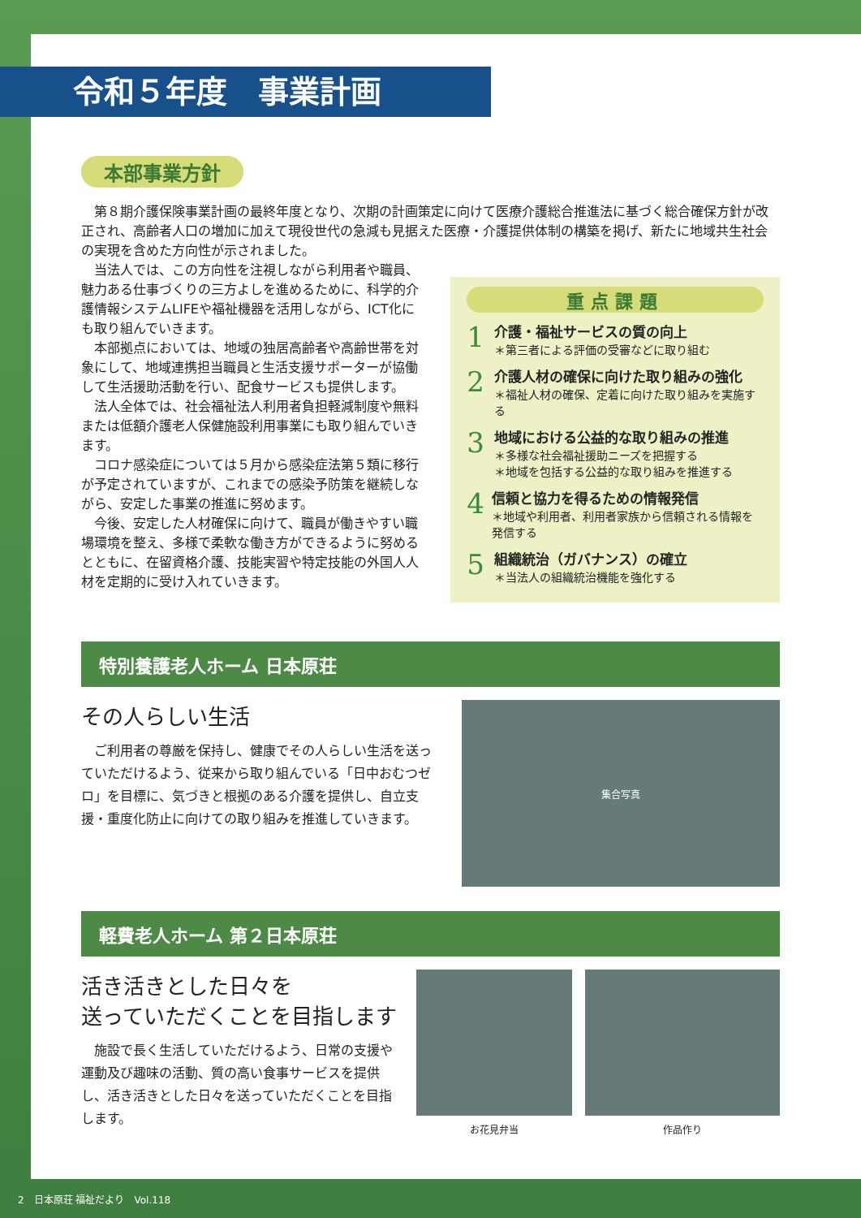令和５年度　事業計画
本部事業方針
第８期介護保険事業計画の最終年度となり、次期の計画策定に向けて医療介護総合推進法に基づく総合確保方針が改正され、高齢者人口の増加に加えて現役世代の急減も見据えた医療・介護提供体制の構築を掲げ、新たに地域共生社会の実現を含めた方向性が示されました。
当法人では、この方向性を注視しながら利用者や職員、魅力ある仕事づくりの三方よしを進めるために、科学的介護情報システムLIFEや福祉機器を活用しながら、ICT化にも取り組んでいきます。
本部拠点においては、地域の独居高齢者や高齢世帯を対象にして、地域連携担当職員と生活支援サポーターが協働して生活援助活動を行い、配食サービスも提供します。
法人全体では、社会福祉法人利用者負担軽減制度や無料または低額介護老人保健施設利用事業にも取り組んでいきます。
コロナ感染症については５月から感染症法第５類に移行が予定されていますが、これまでの感染予防策を継続しながら、安定した事業の推進に努めます。
今後、安定した人材確保に向けて、職員が働きやすい職場環境を整え、多様で柔軟な働き方ができるように努めるとともに、在留資格介護、技能実習や特定技能の外国人人材を定期的に受け入れていきます。
重点課題
1
介護・福祉サービスの質の向上
＊第三者による評価の受審などに取り組む
2
介護人材の確保に向けた取り組みの強化
＊福祉人材の確保、定着に向けた取り組みを実施する
3
地域における公益的な取り組みの推進
＊多様な社会福祉援助ニーズを把握する
＊地域を包括する公益的な取り組みを推進する
4
信頼と協力を得るための情報発信
＊地域や利用者、利用者家族から信頼される情報を発信する
5
組織統治（ガバナンス）の確立
＊当法人の組織統治機能を強化する
特別養護老人ホーム 日本原荘
その人らしい生活
ご利用者の尊厳を保持し、健康でその人らしい生活を送っていただけるよう、従来から取り組んでいる「日中おむつゼロ」を目標に、気づきと根拠のある介護を提供し、自立支援・重度化防止に向けての取り組みを推進していきます。
集合写真
軽費老人ホーム 第２日本原荘
活き活きとした日々を
送っていただくことを目指します
施設で長く生活していただけるよう、日常の支援や運動及び趣味の活動、質の高い食事サービスを提供し、活き活きとした日々を送っていただくことを目指します。
お花見弁当 作品作り
2　日本原荘 福祉だより　Vol.118